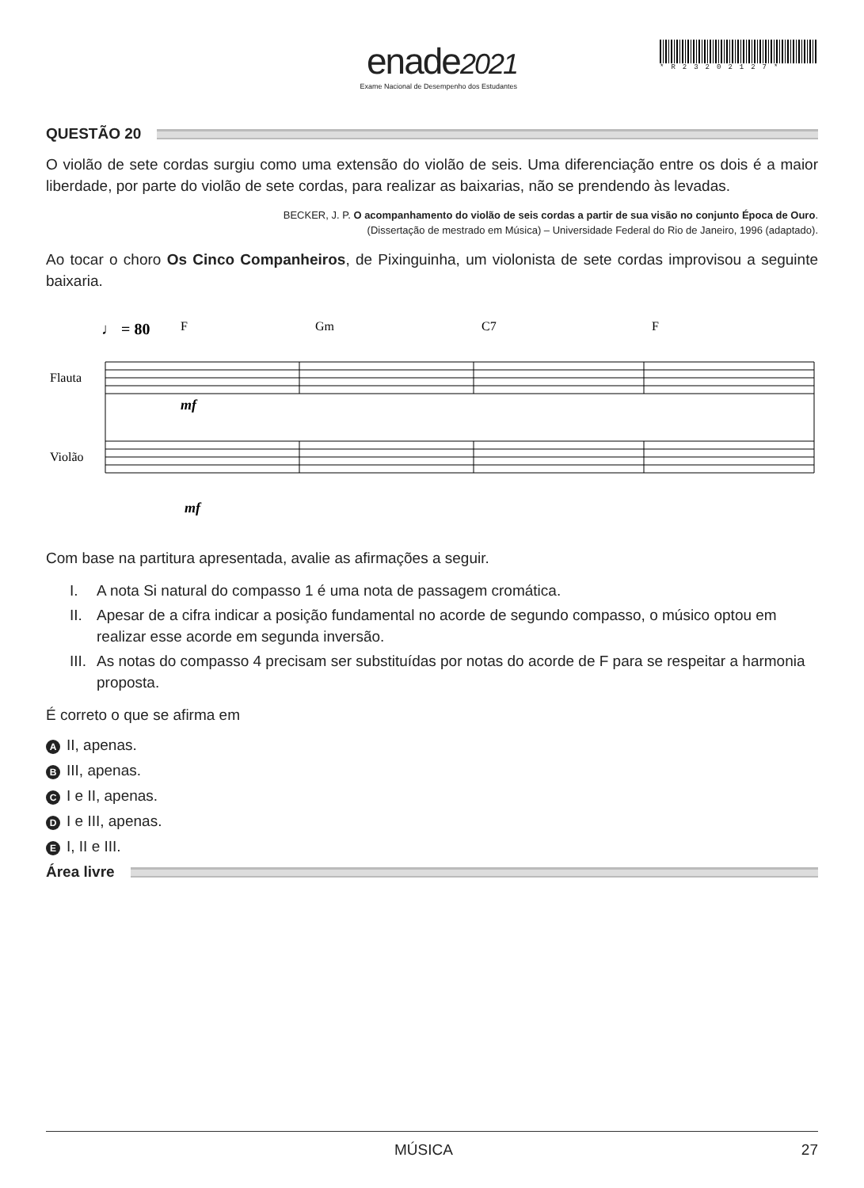enade2021
Exame Nacional de Desempenho dos Estudantes
*R23202127*
QUESTÃO 20
O violão de sete cordas surgiu como uma extensão do violão de seis. Uma diferenciação entre os dois é a maior liberdade, por parte do violão de sete cordas, para realizar as baixarias, não se prendendo às levadas.
BECKER, J. P. O acompanhamento do violão de seis cordas a partir de sua visão no conjunto Época de Ouro.
(Dissertação de mestrado em Música) – Universidade Federal do Rio de Janeiro, 1996 (adaptado).
Ao tocar o choro Os Cinco Companheiros, de Pixinguinha, um violonista de sete cordas improvisou a seguinte baixaria.
♩ = 80
F
Gm
C7
F
Flauta
Violão
mf
mf
Com base na partitura apresentada, avalie as afirmações a seguir.
I. A nota Si natural do compasso 1 é uma nota de passagem cromática.
II.
Apesar de a cifra indicar a posição fundamental no acorde de segundo compasso, o músico optou em realizar esse acorde em segunda inversão.
III.
As notas do compasso 4 precisam ser substituídas por notas do acorde de F para se respeitar a harmonia proposta.
É correto o que se afirma em
A II, apenas.
B III, apenas.
C I e II, apenas.
D I e III, apenas.
E I, II e III.
Área livre
MÚSICA 27